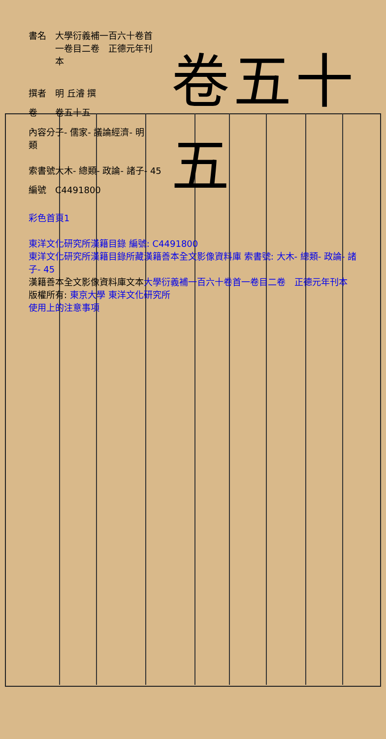| 書名 | 大學衍義補一百六十卷首一卷目二卷 正德元年刊本 |
| 撰者 | 明 丘濬 撰 |
| 卷 | 卷五十五 |
| 內容分類 | 子- 儒家- 議論經濟- 明 |
| 索書號 | 大木- 總類- 政論- 諸子- 45 |
| 編號 | C4491800 |
卷五十五
彩色首頁1
東洋文化研究所漢籍目錄 編號: C4491800
東洋文化研究所漢籍目錄所藏漢籍善本全文影像資料庫 索書號: 大木- 總類- 政論- 諸子- 45
漢籍善本全文影像資料庫文本大學衍義補一百六十卷首一卷目二卷　正德元年刊本
版權所有: 東京大學 東洋文化研究所
使用上的注意事項